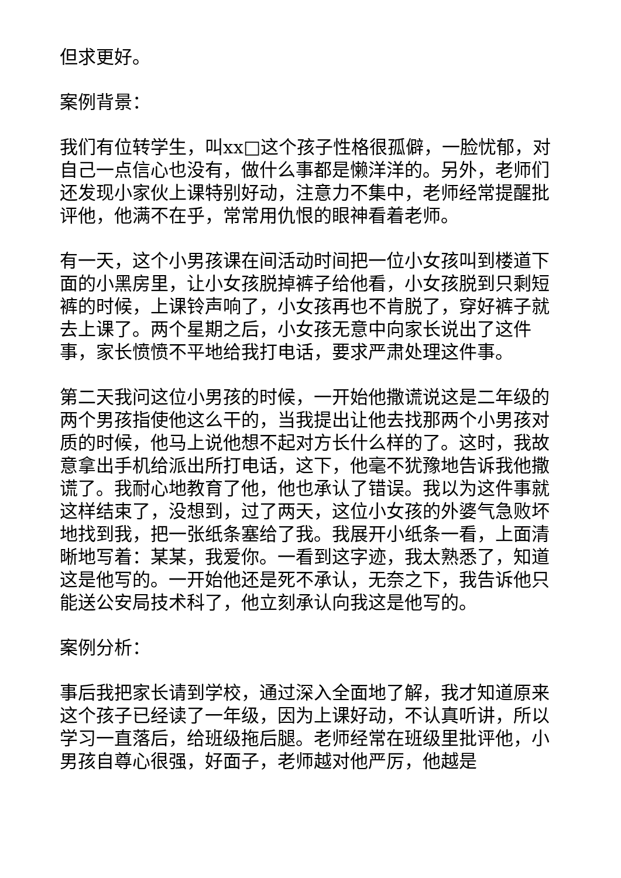但求更好。
案例背景：
我们有位转学生，叫xx□这个孩子性格很孤僻，一脸忧郁，对自己一点信心也没有，做什么事都是懒洋洋的。另外，老师们还发现小家伙上课特别好动，注意力不集中，老师经常提醒批评他，他满不在乎，常常用仇恨的眼神看着老师。
有一天，这个小男孩课在间活动时间把一位小女孩叫到楼道下面的小黑房里，让小女孩脱掉裤子给他看，小女孩脱到只剩短裤的时候，上课铃声响了，小女孩再也不肯脱了，穿好裤子就去上课了。两个星期之后，小女孩无意中向家长说出了这件事，家长愤愤不平地给我打电话，要求严肃处理这件事。
第二天我问这位小男孩的时候，一开始他撒谎说这是二年级的两个男孩指使他这么干的，当我提出让他去找那两个小男孩对质的时候，他马上说他想不起对方长什么样的了。这时，我故意拿出手机给派出所打电话，这下，他毫不犹豫地告诉我他撒谎了。我耐心地教育了他，他也承认了错误。我以为这件事就这样结束了，没想到，过了两天，这位小女孩的外婆气急败坏地找到我，把一张纸条塞给了我。我展开小纸条一看，上面清晰地写着：某某，我爱你。一看到这字迹，我太熟悉了，知道这是他写的。一开始他还是死不承认，无奈之下，我告诉他只能送公安局技术科了，他立刻承认向我这是他写的。
案例分析：
事后我把家长请到学校，通过深入全面地了解，我才知道原来这个孩子已经读了一年级，因为上课好动，不认真听讲，所以学习一直落后，给班级拖后腿。老师经常在班级里批评他，小男孩自尊心很强，好面子，老师越对他严厉，他越是